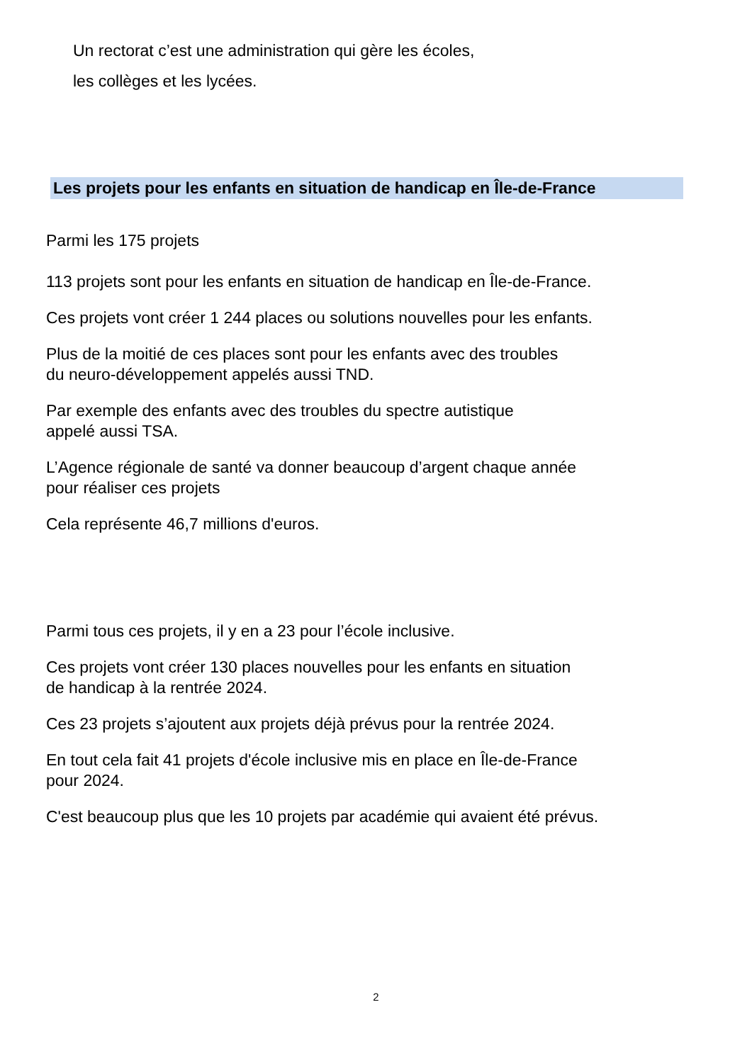Un rectorat c’est une administration qui gère les écoles,
les collèges et les lycées.
Les projets pour les enfants en situation de handicap en Île-de-France
Parmi les 175 projets
113 projets sont pour les enfants en situation de handicap en Île-de-France.
Ces projets vont créer 1 244 places ou solutions nouvelles pour les enfants.
Plus de la moitié de ces places sont pour les enfants avec des troubles
du neuro-développement appelés aussi TND.
Par exemple des enfants avec des troubles du spectre autistique
appelé aussi TSA.
L’Agence régionale de santé va donner beaucoup d’argent chaque année
pour réaliser ces projets
Cela représente 46,7 millions d'euros.
Parmi tous ces projets, il y en a 23 pour l’école inclusive.
Ces projets vont créer 130 places nouvelles pour les enfants en situation
de handicap à la rentrée 2024.
Ces 23 projets s’ajoutent aux projets déjà prévus pour la rentrée 2024.
En tout cela fait 41 projets d'école inclusive mis en place en Île-de-France
pour 2024.
C'est beaucoup plus que les 10 projets par académie qui avaient été prévus.
2